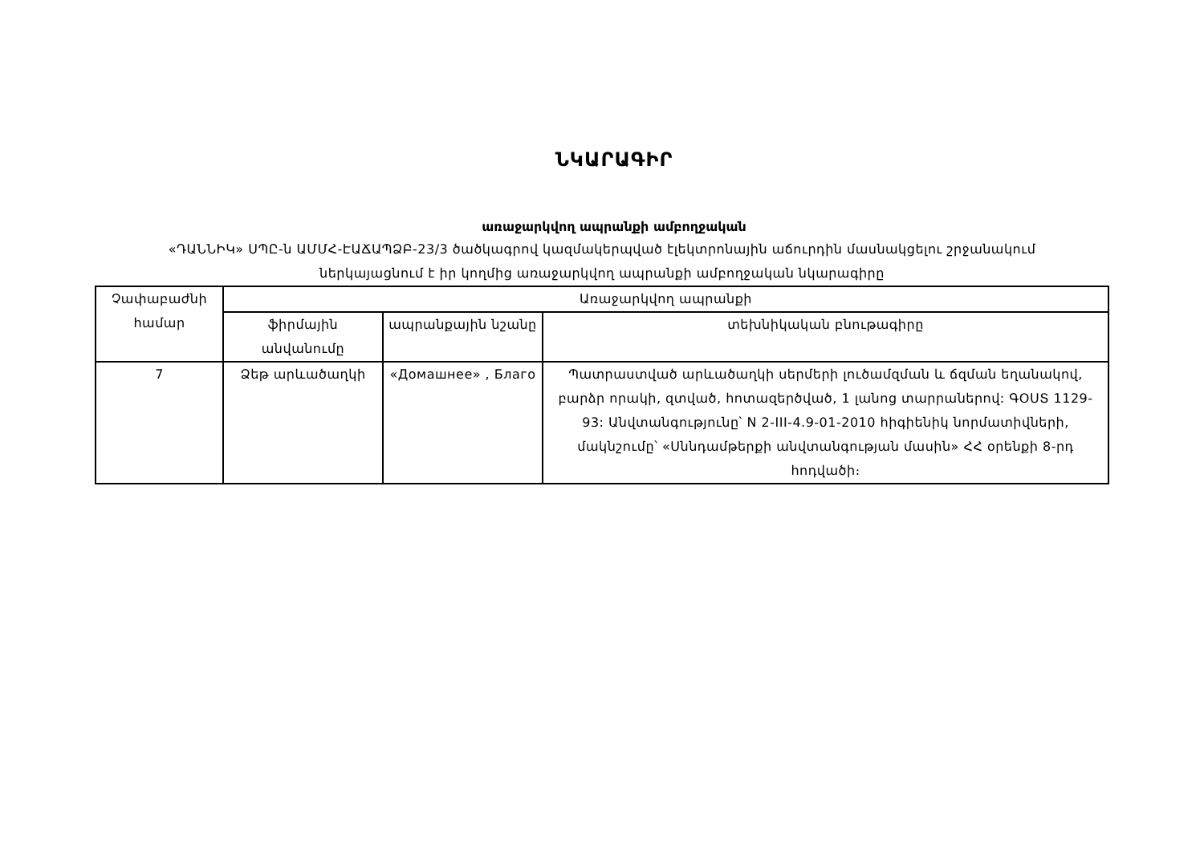ՆԿԱՐԱԳԻՐ
առաջարկվող ապրանքի ամբողջական
«ԴԱՆՆԻԿ» ՍՊԸ-ն ԱՄՄՀ-ԷԱՃԱՊՁԲ-23/3 ծածկագրով կազմակերպված էլեկտրոնային աճուրդին մասնակցելու շրջանակում
ներկայացնում է իր կողմից առաջարկվող ապրանքի ամբողջական նկարագիրը
| Չափաբաժնի համար | Առաջարկվող ապրանքի | | |
| | ֆիրմային անվանումը | ապրանքային նշանը | տեխնիկական բնութագիրը |
| 7 | Ձեթ արևածաղկի | «Домашнее» , Благо | Պատրաստված արևածաղկի սերմերի լուծամզման և ճզման եղանակով, բարձր որակի, զտված, հոտազերծված, 1 լանոց տարրաներով: ԳՕՍՏ 1129-93: Անվտանգությունը՝ N 2-III-4.9-01-2010 հիգիենիկ նորմատիվների, մակնշումը՝ «Սննդամթերքի անվտանգության մասին» ՀՀ օրենքի 8-րդ հոդվածի։ |